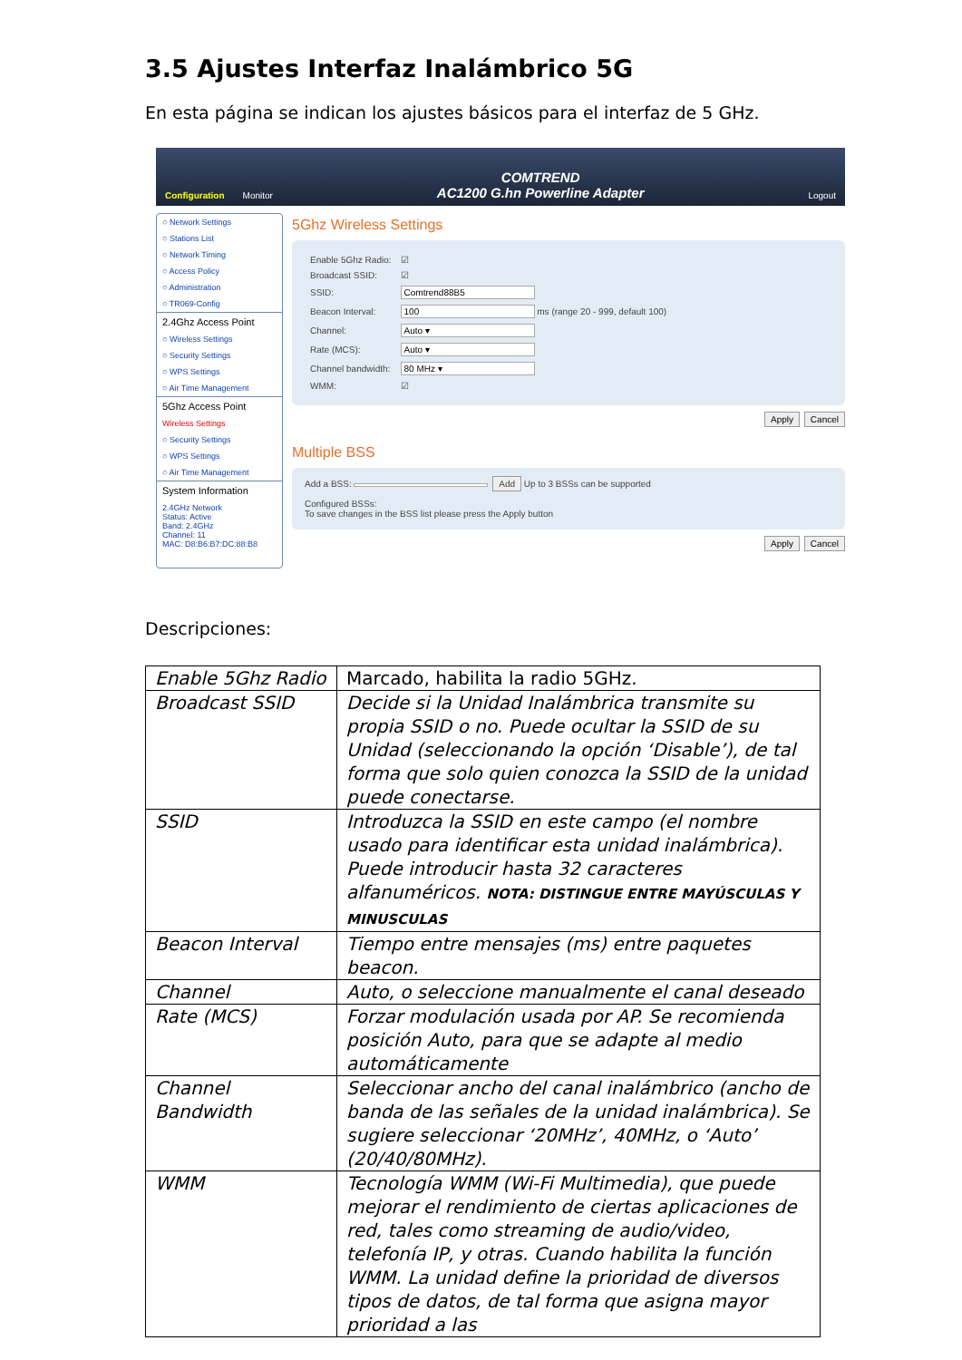3.5 Ajustes Interfaz Inalámbrico 5G
En esta página se indican los ajustes básicos para el interfaz de 5 GHz.
Configuration Monitor COMTREND
AC1200 G.hn Powerline Adapter Logout
○ Network Settings
○ Stations List
○ Network Timing
○ Access Policy
○ Administration
○ TR069-Config
2.4Ghz Access Point
○ Wireless Settings
○ Security Settings
○ WPS Settings
○ Air Time Management
5Ghz Access Point
Wireless Settings
○ Security Settings
○ WPS Settings
○ Air Time Management
System Information
2.4GHz Network
Status: Active
Band: 2.4GHz
Channel: 11
MAC: D8:B6:B7:DC:88:B8
5Ghz Wireless Settings
| Enable 5Ghz Radio: | ☑ |
| Broadcast SSID: | ☑ |
| SSID: | Comtrend88B5 |
| Beacon Interval: | 100 ms (range 20 - 999, default 100) |
| Channel: | Auto ▾ |
| Rate (MCS): | Auto ▾ |
| Channel bandwidth: | 80 MHz ▾ |
| WMM: | ☑ |
Apply Cancel
Multiple BSS
Add a BSS: Add Up to 3 BSSs can be supported
Configured BSSs:
To save changes in the BSS list please press the Apply button
Apply Cancel
Descripciones:
| Enable 5Ghz Radio | Marcado, habilita la radio 5GHz. |
| Broadcast SSID | Decide si la Unidad Inalámbrica transmite su propia SSID o no. Puede ocultar la SSID de su Unidad (seleccionando la opción ‘Disable’), de tal forma que solo quien conozca la SSID de la unidad puede conectarse. |
| SSID | Introduzca la SSID en este campo (el nombre usado para identificar esta unidad inalámbrica). Puede introducir hasta 32 caracteres alfanuméricos. NOTA: DISTINGUE ENTRE MAYÚSCULAS Y MINUSCULAS |
| Beacon Interval | Tiempo entre mensajes (ms) entre paquetes beacon. |
| Channel | Auto, o seleccione manualmente el canal deseado |
| Rate (MCS) | Forzar modulación usada por AP. Se recomienda posición Auto, para que se adapte al medio automáticamente |
| Channel Bandwidth | Seleccionar ancho del canal inalámbrico (ancho de banda de las señales de la unidad inalámbrica). Se sugiere seleccionar ‘20MHz’, 40MHz, o ‘Auto’ (20/40/80MHz). |
| WMM | Tecnología WMM (Wi-Fi Multimedia), que puede mejorar el rendimiento de ciertas aplicaciones de red, tales como streaming de audio/video, telefonía IP, y otras. Cuando habilita la función WMM. La unidad define la prioridad de diversos tipos de datos, de tal forma que asigna mayor prioridad a las |